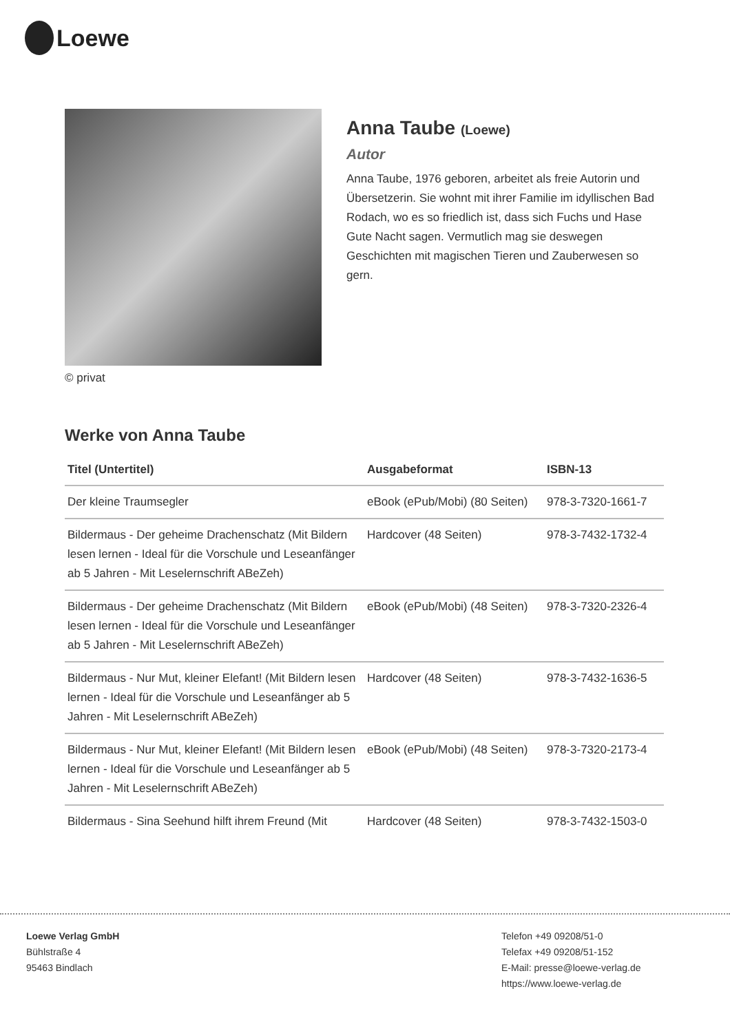Loewe
© privat
Anna Taube (Loewe)
Autor
Anna Taube, 1976 geboren, arbeitet als freie Autorin und Übersetzerin. Sie wohnt mit ihrer Familie im idyllischen Bad Rodach, wo es so friedlich ist, dass sich Fuchs und Hase Gute Nacht sagen. Vermutlich mag sie deswegen Geschichten mit magischen Tieren und Zauberwesen so gern.
Werke von Anna Taube
| Titel (Untertitel) | Ausgabeformat | ISBN-13 |
| --- | --- | --- |
| Der kleine Traumsegler | eBook (ePub/Mobi) (80 Seiten) | 978-3-7320-1661-7 |
| Bildermaus - Der geheime Drachenschatz (Mit Bildern lesen lernen - Ideal für die Vorschule und Leseanfänger ab 5 Jahren - Mit Leselernschrift ABeZeh) | Hardcover (48 Seiten) | 978-3-7432-1732-4 |
| Bildermaus - Der geheime Drachenschatz (Mit Bildern lesen lernen - Ideal für die Vorschule und Leseanfänger ab 5 Jahren - Mit Leselernschrift ABeZeh) | eBook (ePub/Mobi) (48 Seiten) | 978-3-7320-2326-4 |
| Bildermaus - Nur Mut, kleiner Elefant! (Mit Bildern lesen lernen - Ideal für die Vorschule und Leseanfänger ab 5 Jahren - Mit Leselernschrift ABeZeh) | Hardcover (48 Seiten) | 978-3-7432-1636-5 |
| Bildermaus - Nur Mut, kleiner Elefant! (Mit Bildern lesen lernen - Ideal für die Vorschule und Leseanfänger ab 5 Jahren - Mit Leselernschrift ABeZeh) | eBook (ePub/Mobi) (48 Seiten) | 978-3-7320-2173-4 |
| Bildermaus - Sina Seehund hilft ihrem Freund (Mit | Hardcover (48 Seiten) | 978-3-7432-1503-0 |
Loewe Verlag GmbH
Bühlstraße 4
95463 Bindlach
Telefon +49 09208/51-0
Telefax +49 09208/51-152
E-Mail: presse@loewe-verlag.de
https://www.loewe-verlag.de